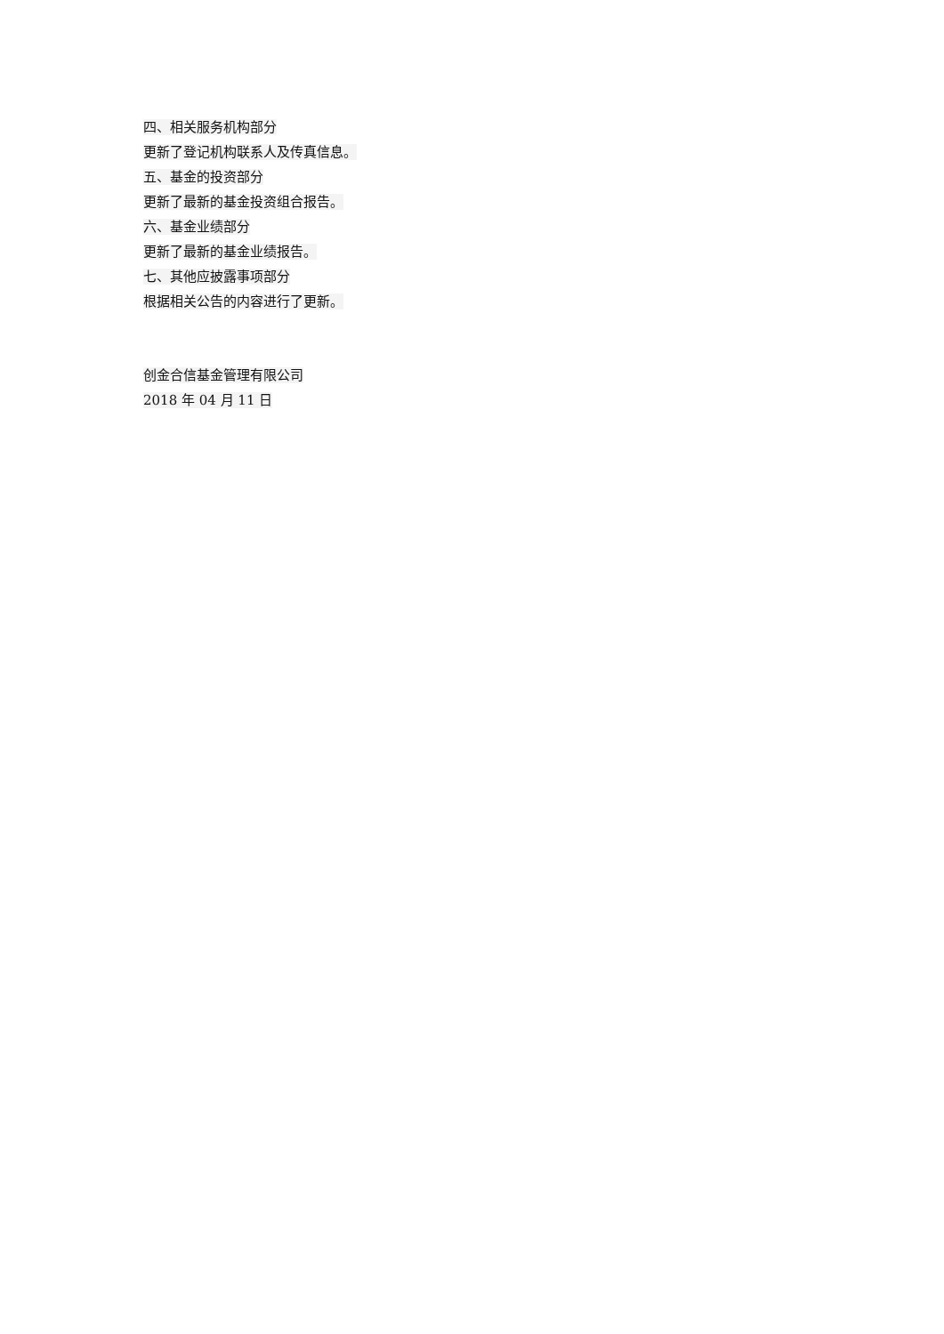四、相关服务机构部分
更新了登记机构联系人及传真信息。
五、基金的投资部分
更新了最新的基金投资组合报告。
六、基金业绩部分
更新了最新的基金业绩报告。
七、其他应披露事项部分
根据相关公告的内容进行了更新。
创金合信基金管理有限公司
2018 年 04 月 11 日